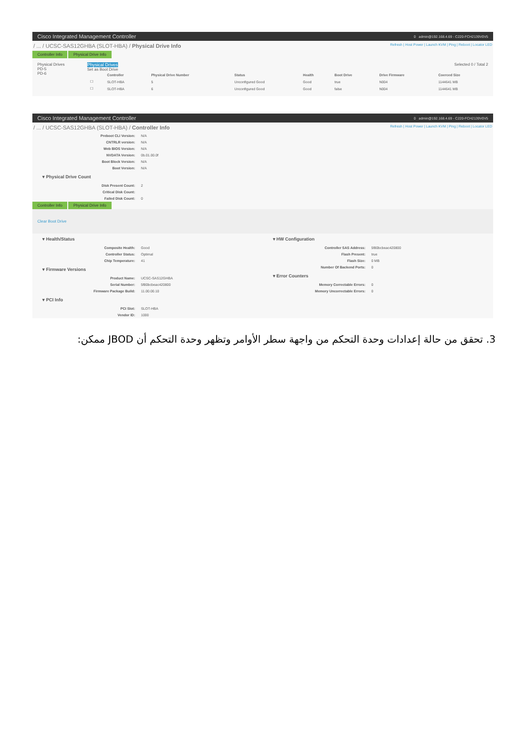Cisco Integrated Management Controller 0 admin@192.168.4.69 - C220-FCH2139V0V5
/ ... / UCSC-SAS12GHBA (SLOT-HBA) / Physical Drive Info Refresh | Host Power | Launch KVM | Ping | Reboot | Locator LED
Controller Info Physical Drive Info
Physical Drives
PD-5
PD-6
Physical Drives
Selected 0 / Total 2
Set as Boot Drive
| | Controller | Physical Drive Number | Status | Health | Boot Drive | Drive Firmware | Coerced Size |
| --- | --- | --- | --- | --- | --- | --- | --- |
| ☐ | SLOT-HBA | 5 | Unconfigured Good | Good | true | N004 | 1144641 MB |
| ☐ | SLOT-HBA | 6 | Unconfigured Good | Good | false | N004 | 1144641 MB |
Cisco Integrated Management Controller 0 admin@192.168.4.69 - C220-FCH2139V0V5
/ ... / UCSC-SAS12GHBA (SLOT-HBA) / Controller Info Refresh | Host Power | Launch KVM | Ping | Reboot | Locator LED
| Preboot CLI Version: | N/A |
| CNTRLR version: | N/A |
| Web BIOS Version: | N/A |
| NVDATA Version: | 0b.01.00.0f |
| Boot Block Version: | N/A |
| Boot Version: | N/A |
▾ Physical Drive Count
| Disk Present Count: | 2 |
| Critical Disk Count: | |
| Failed Disk Count: | 0 |
Controller Info Physical Drive Info
Clear Boot Drive
▾ Health/Status
| Composite Health: | Good |
| Controller Status: | Optimal |
| Chip Temperature: | 41 |
▾ Firmware Versions
| Product Name: | UCSC-SAS12GHBA |
| Serial Number: | 5f80bcbeac420800 |
| Firmware Package Build: | 11.00.00.10 |
▾ PCI Info
| PCI Slot: | SLOT-HBA |
| Vendor ID: | 1000 |
▾ HW Configuration
| Controller SAS Address: | 5f80bcbeac420800 |
| Flash Present: | true |
| Flash Size: | 0 MB |
| Number Of Backend Ports: | 0 |
▾ Error Counters
| Memory Correctable Errors: | 0 |
| Memory Uncorrectable Errors: | 0 |
3. تحقق من حالة إعدادات وحدة التحكم من واجهة سطر الأوامر وتظهر وحدة التحكم أن JBOD ممكن: